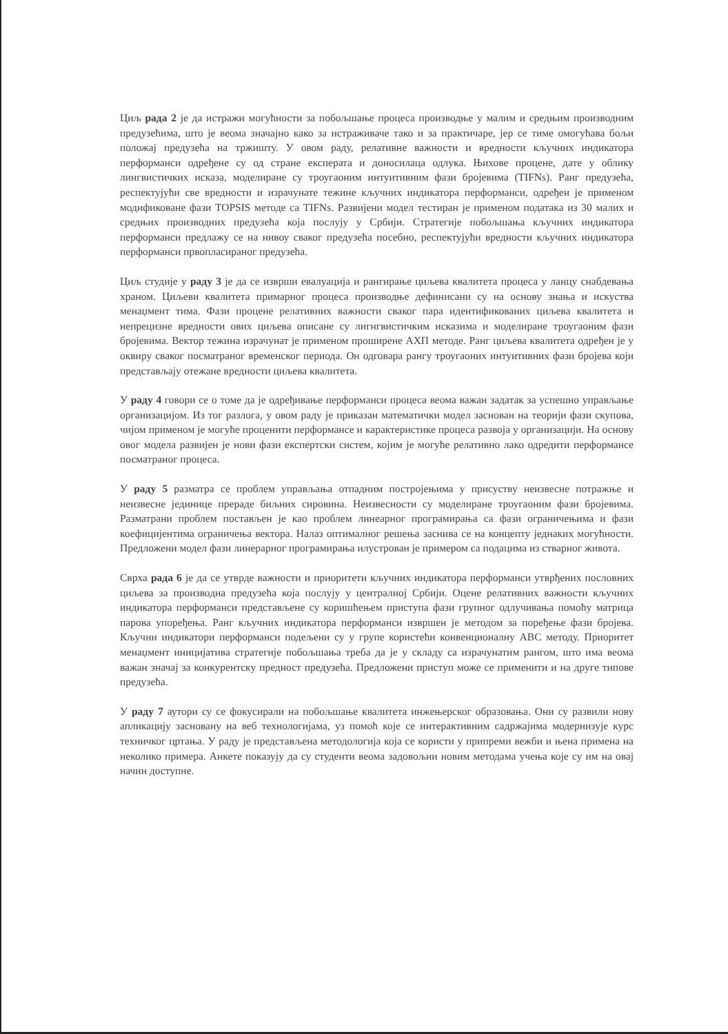Циљ рада 2 је да истражи могућности за побољшање процеса производње у малим и средњим производним предузећима, што је веома значајно како за истраживаче тако и за практичаре, јер се тиме омогућава бољи положај предузећа на тржишту. У овом раду, релативне важности и вредности кључних индикатора перформанси одређене су од стране експерата и доносилаца одлука. Њихове процене, дате у облику лингвистичких исказа, моделиране су троугаоним интуитивним фази бројевима (TIFNs). Ранг предузећа, респектујући све вредности и израчунате тежине кључних индикатора перформанси, одређен је применом модификоване фази TOPSIS методе са TIFNs. Развијени модел тестиран је применом података из 30 малих и средњих производних предузећа која послују у Србији. Стратегије побољшања кључних индикатора перформанси предлажу се на нивоу сваког предузећа посебно, респектујући вредности кључних индикатора перформанси првопласираног предузећа.
Циљ студије у раду 3 је да се изврши евалуација и рангирање циљева квалитета процеса у ланцу снабдевања храном. Циљеви квалитета примарног процеса производње дефинисани су на основу знања и искуства менаџмент тима. Фази процене релативних важности сваког пара идентификованих циљева квалитета и непрецизне вредности ових циљева описане су лигнгвистичким исказима и моделиране троугаоним фази бројевима. Вектор тежина израчунат је применом проширене АХП методе. Ранг циљева квалитета одређен је у оквиру сваког посматраног временског периода. Он одговара рангу троугаоних интуитивних фази бројева који представљају отежане вредности циљева квалитета.
У раду 4 говори се о томе да је одређивање перформанси процеса веома важан задатак за успешно управљање организацијом. Из тог разлога, у овом раду је приказан математички модел заснован на теорији фази скупова, чијом применом је могуће проценити перформансе и карактеристике процеса развоја у организацији. На основу овог модела развијен је нови фази експертски систем, којим је могуће релативно лако одредити перформансе посматраног процеса.
У раду 5 разматра се проблем управљања отпадним постројењима у присуству неизвесне потражње и неизвесне јединице прераде биљних сировина. Неизвесности су моделиране троугаоним фази бројевима. Разматрани проблем постављен је као проблем линеарног програмирања са фази ограничењима и фази коефицијентима ограничења вектора. Налаз оптималног решења заснива се на концепту једнаких могућности. Предложени модел фази линерарног програмирања илустрован је примером са подацима из стварног живота.
Сврха рада 6 је да се утврде важности и приоритети кључних индикатора перформанси утврђених пословних циљева за производна предузећа која послују у централној Србији. Оцене релативних важности кључних индикатора перформанси представљене су коришћењем приступа фази групног одлучивања помоћу матрица парова упоређења. Ранг кључних индикатора перформанси извршен је методом за поређење фази бројева. Кључни индикатори перформанси подељени су у групе користећи конвенционалну ABC методу. Приоритет менаџмент иницијатива стратегије побољшања треба да је у складу са израчунатим рангом, што има веома важан значај за конкурентску предност предузећа. Предложени приступ може се применити и на друге типове предузећа.
У раду 7 аутори су се фокусирали на побољшање квалитета инжењерског образовања. Они су развили нову апликацију засновану на веб технологијама, уз помоћ које се интерактивним садржајима модернизује курс техничког цртања. У раду је представљена методологија која се користи у припреми вежби и њена примена на неколико примера. Анкете показују да су студенти веома задовољни новим методама учења које су им на овај начин доступне.